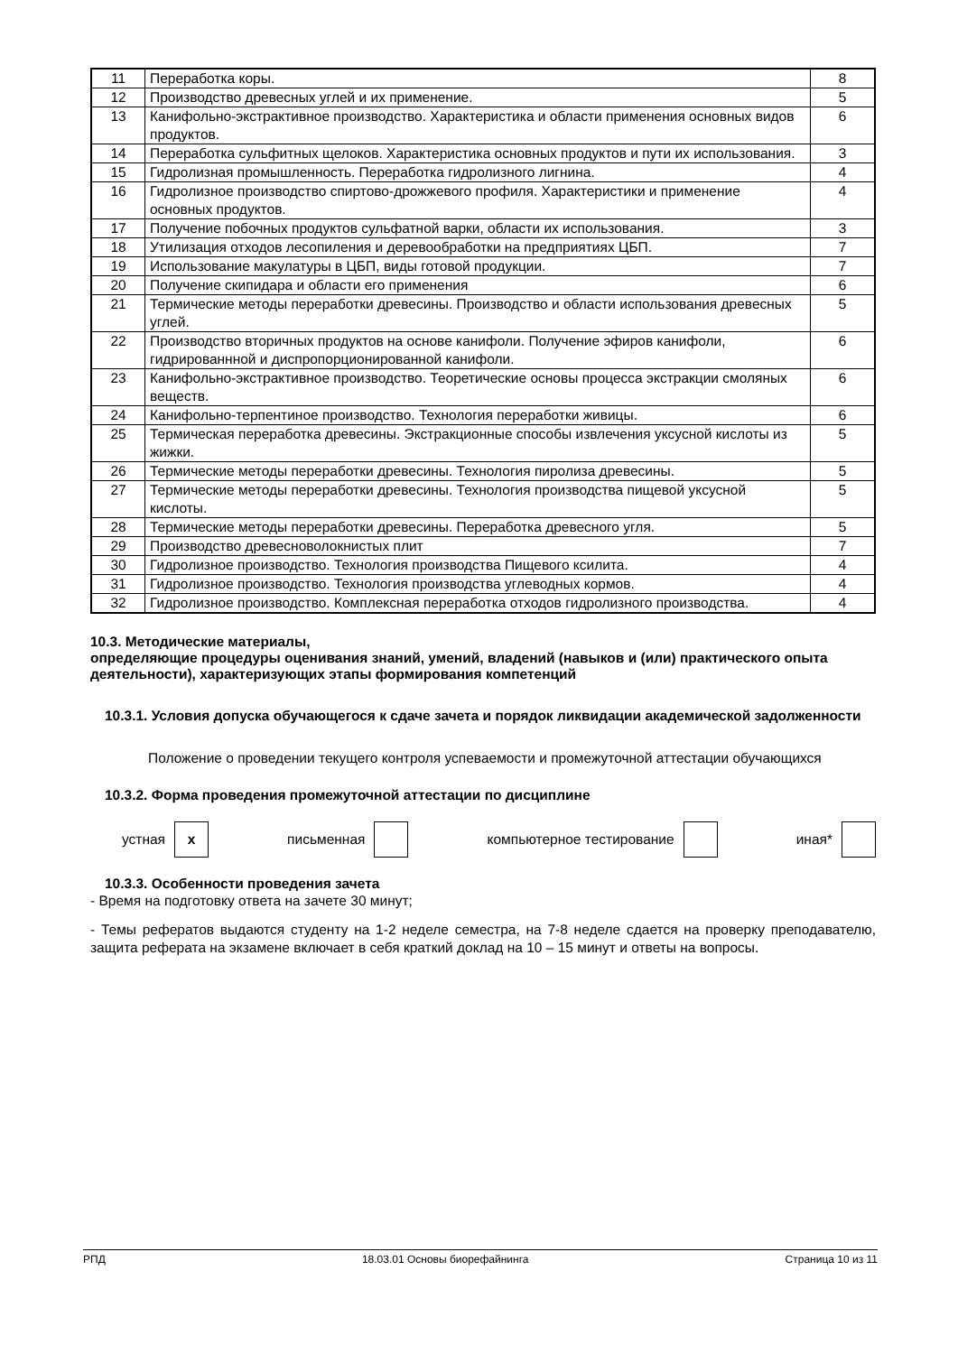| 11 | Переработка коры. | 8 |
| 12 | Производство древесных углей и их применение. | 5 |
| 13 | Канифольно-экстрактивное производство. Характеристика и области применения основных видов продуктов. | 6 |
| 14 | Переработка сульфитных щелоков. Характеристика основных продуктов и пути их использования. | 3 |
| 15 | Гидролизная промышленность. Переработка гидролизного лигнина. | 4 |
| 16 | Гидролизное производство спиртово-дрожжевого профиля. Характеристики и применение основных продуктов. | 4 |
| 17 | Получение побочных продуктов сульфатной варки, области их использования. | 3 |
| 18 | Утилизация отходов лесопиления и деревообработки на предприятиях ЦБП. | 7 |
| 19 | Использование макулатуры в ЦБП, виды готовой продукции. | 7 |
| 20 | Получение скипидара и области его применения | 6 |
| 21 | Термические методы переработки древесины. Производство и области использования древесных углей. | 5 |
| 22 | Производство вторичных продуктов на основе канифоли. Получение эфиров канифоли, гидрированнной и диспропорционированной канифоли. | 6 |
| 23 | Канифольно-экстрактивное производство. Теоретические основы процесса экстракции смоляных веществ. | 6 |
| 24 | Канифольно-терпентиное производство. Технология переработки живицы. | 6 |
| 25 | Термическая переработка древесины. Экстракционные способы извлечения уксусной кислоты из жижки. | 5 |
| 26 | Термические методы переработки древесины. Технология пиролиза древесины. | 5 |
| 27 | Термические методы переработки древесины. Технология производства пищевой уксусной кислоты. | 5 |
| 28 | Термические методы переработки древесины. Переработка древесного угля. | 5 |
| 29 | Производство древесноволокнистых плит | 7 |
| 30 | Гидролизное производство. Технология производства Пищевого ксилита. | 4 |
| 31 | Гидролизное производство. Технология производства углеводных кормов. | 4 |
| 32 | Гидролизное производство. Комплексная переработка отходов гидролизного производства. | 4 |
10.3. Методические материалы,
определяющие процедуры оценивания знаний, умений, владений (навыков и (или) практического опыта деятельности), характеризующих этапы формирования компетенций
10.3.1. Условия допуска обучающегося к сдаче зачета и порядок ликвидации академической задолженности
Положение о проведении текущего контроля успеваемости и промежуточной аттестации обучающихся
10.3.2. Форма проведения промежуточной аттестации по дисциплине
устная x письменная компьютерное тестирование иная*
10.3.3. Особенности проведения зачета
- Время на подготовку ответа на зачете 30 минут;
- Темы рефератов выдаются студенту на 1-2 неделе семестра, на 7-8 неделе сдается на проверку преподавателю, защита реферата на экзамене включает в себя краткий доклад на 10 – 15 минут и ответы на вопросы.
РПД 18.03.01 Основы биорефайнинга Страница 10 из 11